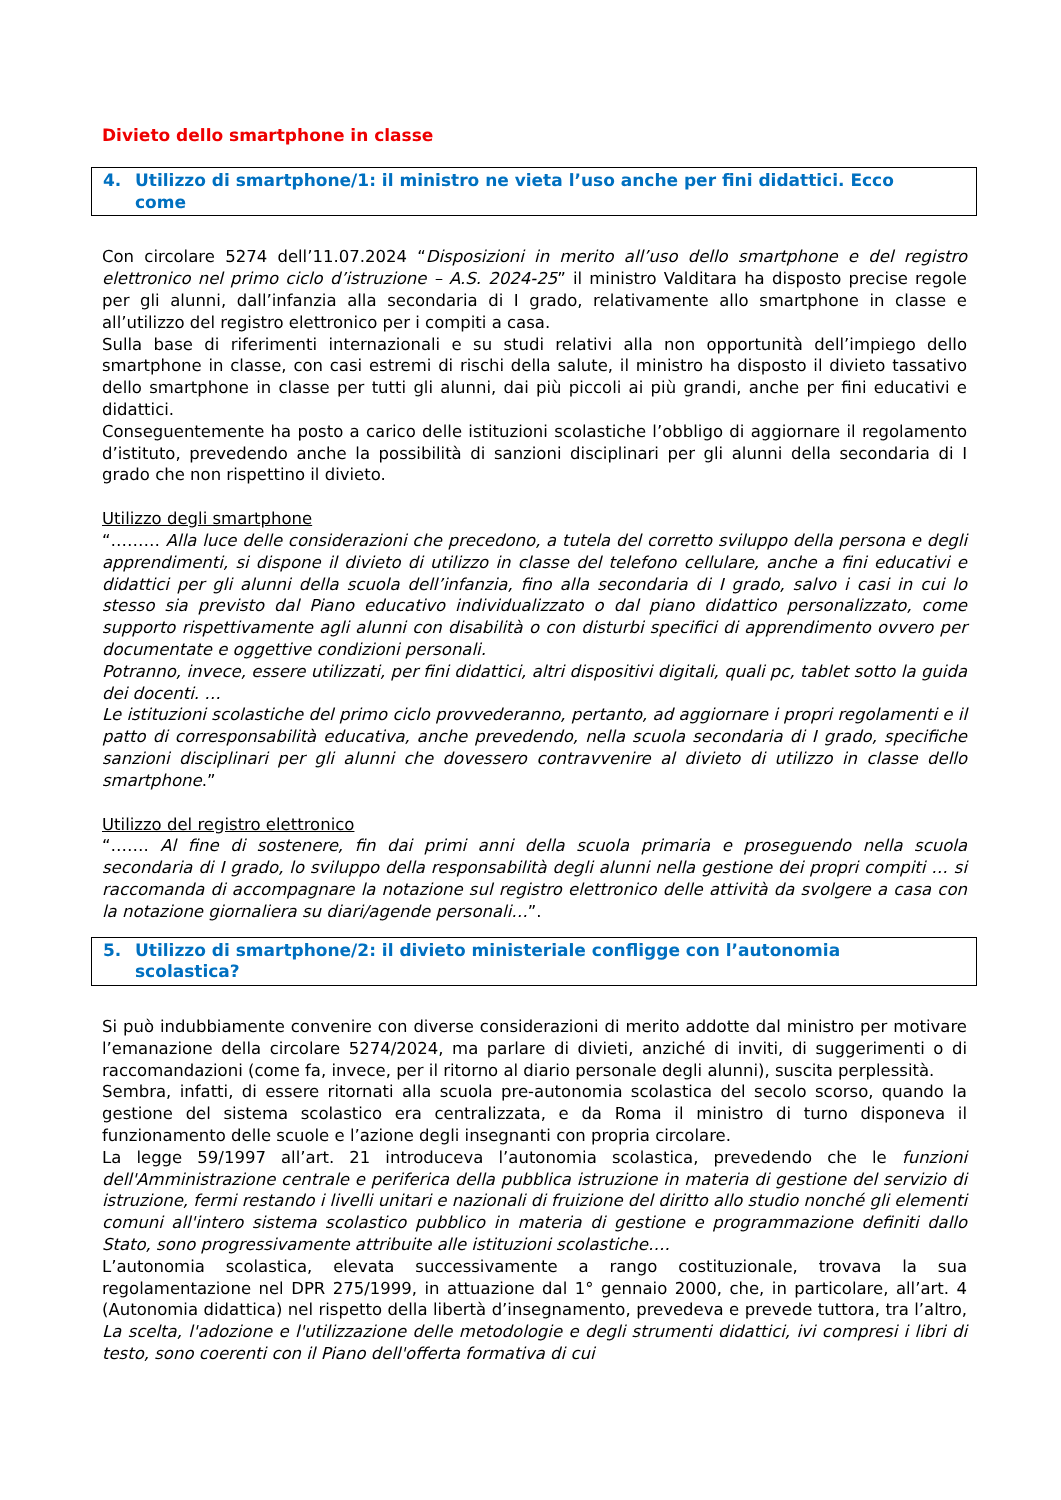Divieto dello smartphone in classe
4. Utilizzo di smartphone/1: il ministro ne vieta l’uso anche per fini didattici. Ecco
come
Con circolare 5274 dell’11.07.2024 “Disposizioni in merito all’uso dello smartphone e del registro elettronico nel primo ciclo d’istruzione – A.S. 2024-25” il ministro Valditara ha disposto precise regole per gli alunni, dall’infanzia alla secondaria di I grado, relativamente allo smartphone in classe e all’utilizzo del registro elettronico per i compiti a casa.
Sulla base di riferimenti internazionali e su studi relativi alla non opportunità dell’impiego dello smartphone in classe, con casi estremi di rischi della salute, il ministro ha disposto il divieto tassativo dello smartphone in classe per tutti gli alunni, dai più piccoli ai più grandi, anche per fini educativi e didattici.
Conseguentemente ha posto a carico delle istituzioni scolastiche l’obbligo di aggiornare il regolamento d’istituto, prevedendo anche la possibilità di sanzioni disciplinari per gli alunni della secondaria di I grado che non rispettino il divieto.
Utilizzo degli smartphone
“……… Alla luce delle considerazioni che precedono, a tutela del corretto sviluppo della persona e degli apprendimenti, si dispone il divieto di utilizzo in classe del telefono cellulare, anche a fini educativi e didattici per gli alunni della scuola dell’infanzia, fino alla secondaria di I grado, salvo i casi in cui lo stesso sia previsto dal Piano educativo individualizzato o dal piano didattico personalizzato, come supporto rispettivamente agli alunni con disabilità o con disturbi specifici di apprendimento ovvero per documentate e oggettive condizioni personali.
Potranno, invece, essere utilizzati, per fini didattici, altri dispositivi digitali, quali pc, tablet sotto la guida dei docenti. …
Le istituzioni scolastiche del primo ciclo provvederanno, pertanto, ad aggiornare i propri regolamenti e il patto di corresponsabilità educativa, anche prevedendo, nella scuola secondaria di I grado, specifiche sanzioni disciplinari per gli alunni che dovessero contravvenire al divieto di utilizzo in classe dello smartphone.”
Utilizzo del registro elettronico
“……. Al fine di sostenere, fin dai primi anni della scuola primaria e proseguendo nella scuola secondaria di I grado, lo sviluppo della responsabilità degli alunni nella gestione dei propri compiti … si raccomanda di accompagnare la notazione sul registro elettronico delle attività da svolgere a casa con la notazione giornaliera su diari/agende personali…”.
5. Utilizzo di smartphone/2: il divieto ministeriale confligge con l’autonomia
scolastica?
Si può indubbiamente convenire con diverse considerazioni di merito addotte dal ministro per motivare l’emanazione della circolare 5274/2024, ma parlare di divieti, anziché di inviti, di suggerimenti o di raccomandazioni (come fa, invece, per il ritorno al diario personale degli alunni), suscita perplessità.
Sembra, infatti, di essere ritornati alla scuola pre-autonomia scolastica del secolo scorso, quando la gestione del sistema scolastico era centralizzata, e da Roma il ministro di turno disponeva il funzionamento delle scuole e l’azione degli insegnanti con propria circolare.
La legge 59/1997 all’art. 21 introduceva l’autonomia scolastica, prevedendo che le funzioni dell'Amministrazione centrale e periferica della pubblica istruzione in materia di gestione del servizio di istruzione, fermi restando i livelli unitari e nazionali di fruizione del diritto allo studio nonché gli elementi comuni all'intero sistema scolastico pubblico in materia di gestione e programmazione definiti dallo Stato, sono progressivamente attribuite alle istituzioni scolastiche….
L’autonomia scolastica, elevata successivamente a rango costituzionale, trovava la sua regolamentazione nel DPR 275/1999, in attuazione dal 1° gennaio 2000, che, in particolare, all’art. 4 (Autonomia didattica) nel rispetto della libertà d’insegnamento, prevedeva e prevede tuttora, tra l’altro, La scelta, l'adozione e l'utilizzazione delle metodologie e degli strumenti didattici, ivi compresi i libri di testo, sono coerenti con il Piano dell'offerta formativa di cui